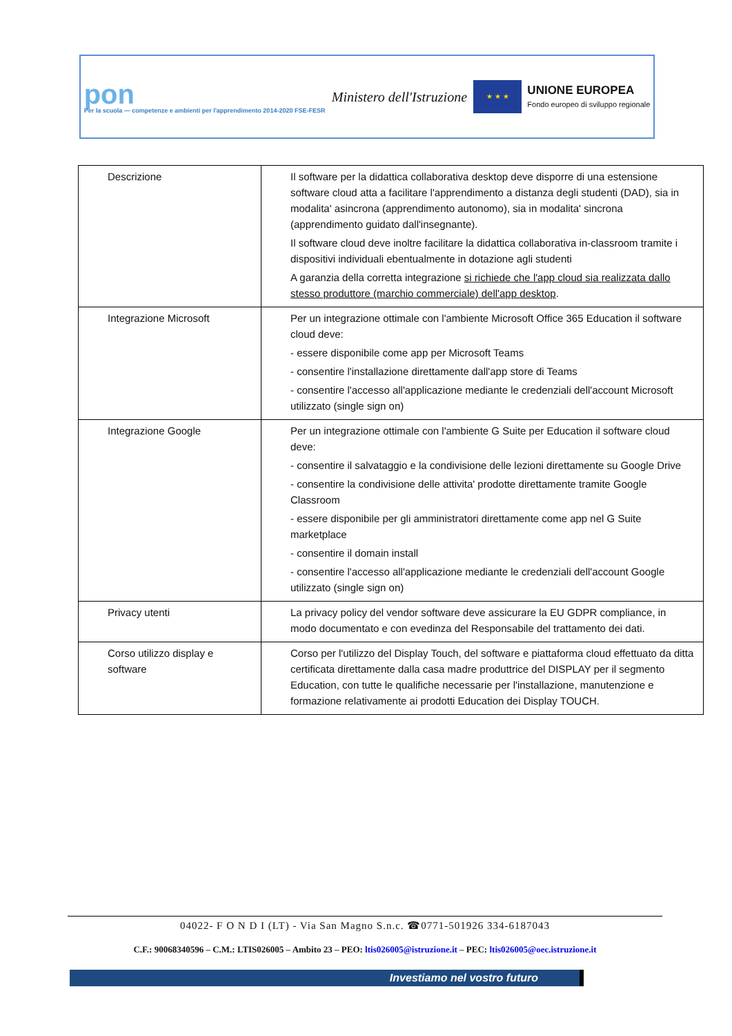pon
Per la scuola — competenze e ambienti per l'apprendimento 2014-2020 FSE-FESR
Ministero dell'Istruzione
★ ★ ★
UNIONE EUROPEA
Fondo europeo di sviluppo regionale
| Descrizione | Il software per la didattica collaborativa desktop deve disporre di una estensione software cloud atta a facilitare l'apprendimento a distanza degli studenti (DAD), sia in modalita' asincrona (apprendimento autonomo), sia in modalita' sincrona (apprendimento guidato dall'insegnante). Il software cloud deve inoltre facilitare la didattica collaborativa in-classroom tramite i dispositivi individuali ebentualmente in dotazione agli studenti A garanzia della corretta integrazione si richiede che l'app cloud sia realizzata dallo stesso produttore (marchio commerciale) dell'app desktop . |
| Integrazione Microsoft | Per un integrazione ottimale con l'ambiente Microsoft Office 365 Education il software cloud deve: - essere disponibile come app per Microsoft Teams - consentire l'installazione direttamente dall'app store di Teams - consentire l'accesso all'applicazione mediante le credenziali dell'account Microsoft utilizzato (single sign on) |
| Integrazione Google | Per un integrazione ottimale con l'ambiente G Suite per Education il software cloud deve: - consentire il salvataggio e la condivisione delle lezioni direttamente su Google Drive - consentire la condivisione delle attivita' prodotte direttamente tramite Google Classroom - essere disponibile per gli amministratori direttamente come app nel G Suite marketplace - consentire il domain install - consentire l'accesso all'applicazione mediante le credenziali dell'account Google utilizzato (single sign on) |
| Privacy utenti | La privacy policy del vendor software deve assicurare la EU GDPR compliance, in modo documentato e con evedinza del Responsabile del trattamento dei dati. |
| Corso utilizzo display e software | Corso per l'utilizzo del Display Touch, del software e piattaforma cloud effettuato da ditta certificata direttamente dalla casa madre produttrice del DISPLAY per il segmento Education, con tutte le qualifiche necessarie per l'installazione, manutenzione e formazione relativamente ai prodotti Education dei Display TOUCH. |
04022- F O N D I (LT) - Via San Magno S.n.c. ☎0771-501926 334-6187043
C.F.: 90068340596 – C.M.: LTIS026005 – Ambito 23 – PEO: ltis026005@istruzione.it – PEC: ltis026005@oec.istruzione.it
Investiamo nel vostro futuro